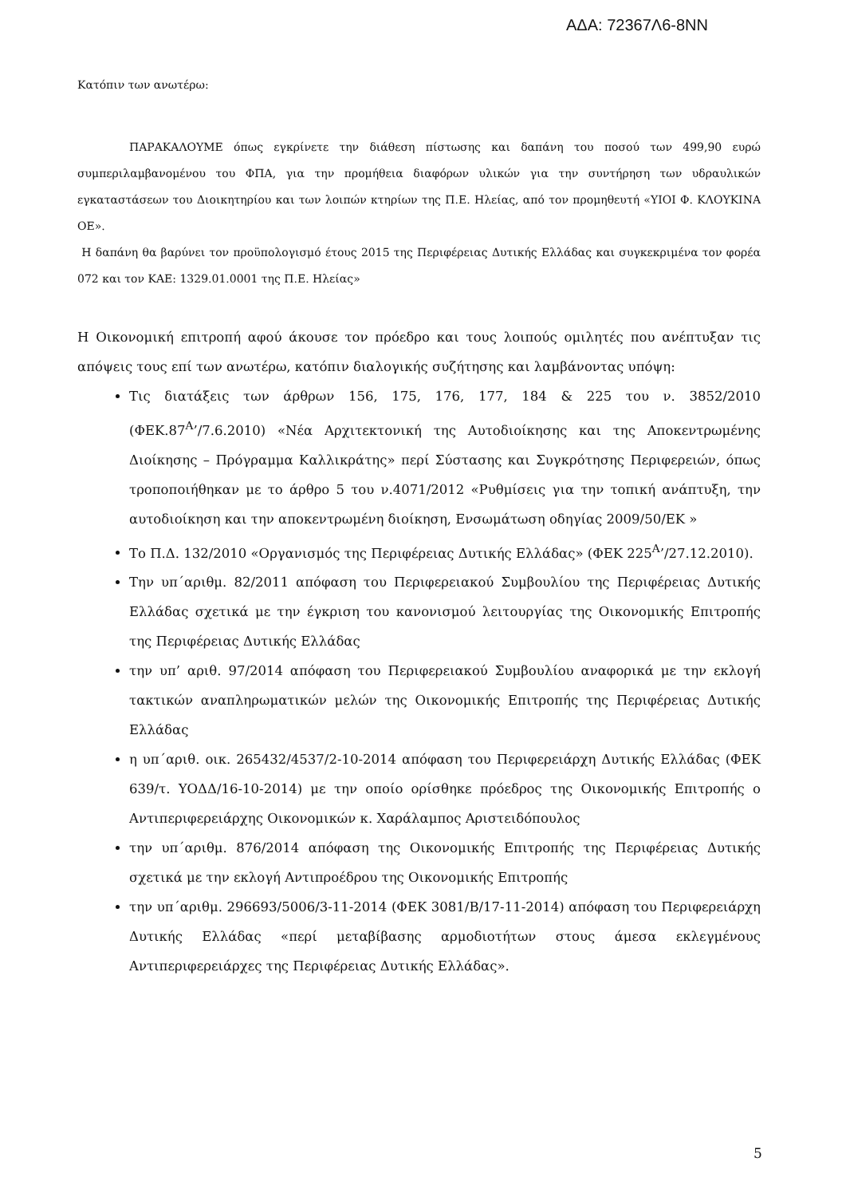ΑΔΑ: 72367Λ6-8ΝΝ
Κατόπιν των ανωτέρω:
ΠΑΡΑΚΑΛΟΥΜΕ όπως εγκρίνετε την διάθεση πίστωσης και δαπάνη του ποσού των 499,90 ευρώ συμπεριλαμβανομένου του ΦΠΑ, για την προμήθεια διαφόρων υλικών για την συντήρηση των υδραυλικών εγκαταστάσεων του Διοικητηρίου και των λοιπών κτηρίων της Π.Ε. Ηλείας, από τον προμηθευτή «ΥΙΟΙ Φ. ΚΛΟΥΚΙΝΑ ΟΕ».
Η δαπάνη θα βαρύνει τον προϋπολογισμό έτους 2015 της Περιφέρειας Δυτικής Ελλάδας και συγκεκριμένα τον φορέα 072 και τον ΚΑΕ: 1329.01.0001 της Π.Ε. Ηλείας»
Η Οικονομική επιτροπή αφού άκουσε τον πρόεδρο και τους λοιπούς ομιλητές που ανέπτυξαν τις απόψεις τους επί των ανωτέρω, κατόπιν διαλογικής συζήτησης και λαμβάνοντας υπόψη:
Τις διατάξεις των άρθρων 156, 175, 176, 177, 184 & 225 του ν. 3852/2010 (ΦΕΚ.87<sup>Α</sup>’/7.6.2010) «Νέα Αρχιτεκτονική της Αυτοδιοίκησης και της Αποκεντρωμένης Διοίκησης – Πρόγραμμα Καλλικράτης» περί Σύστασης και Συγκρότησης Περιφερειών, όπως τροποποιήθηκαν με το άρθρο 5 του ν.4071/2012 «Ρυθμίσεις για την τοπική ανάπτυξη, την αυτοδιοίκηση και την αποκεντρωμένη διοίκηση, Ενσωμάτωση οδηγίας 2009/50/ΕΚ »
Το Π.Δ. 132/2010 «Οργανισμός της Περιφέρειας Δυτικής Ελλάδας» (ΦΕΚ 225<sup>Α</sup>’/27.12.2010).
Την υπ΄αριθμ. 82/2011 απόφαση του Περιφερειακού Συμβουλίου της Περιφέρειας Δυτικής Ελλάδας σχετικά με την έγκριση του κανονισμού λειτουργίας της Οικονομικής Επιτροπής της Περιφέρειας Δυτικής Ελλάδας
την υπ’ αριθ. 97/2014 απόφαση του Περιφερειακού Συμβουλίου αναφορικά με την εκλογή τακτικών αναπληρωματικών μελών της Οικονομικής Επιτροπής της Περιφέρειας Δυτικής Ελλάδας
η υπ΄αριθ. οικ. 265432/4537/2-10-2014 απόφαση του Περιφερειάρχη Δυτικής Ελλάδας (ΦΕΚ 639/τ. ΥΟΔΔ/16-10-2014) με την οποίο ορίσθηκε πρόεδρος της Οικονομικής Επιτροπής ο Αντιπεριφερειάρχης Οικονομικών κ. Χαράλαμπος Αριστειδόπουλος
την υπ΄αριθμ. 876/2014 απόφαση της Οικονομικής Επιτροπής της Περιφέρειας Δυτικής σχετικά με την εκλογή Αντιπροέδρου της Οικονομικής Επιτροπής
την υπ΄αριθμ. 296693/5006/3-11-2014 (ΦΕΚ 3081/Β/17-11-2014) απόφαση του Περιφερειάρχη Δυτικής Ελλάδας «περί μεταβίβασης αρμοδιοτήτων στους άμεσα εκλεγμένους Αντιπεριφερειάρχες της Περιφέρειας Δυτικής Ελλάδας».
5